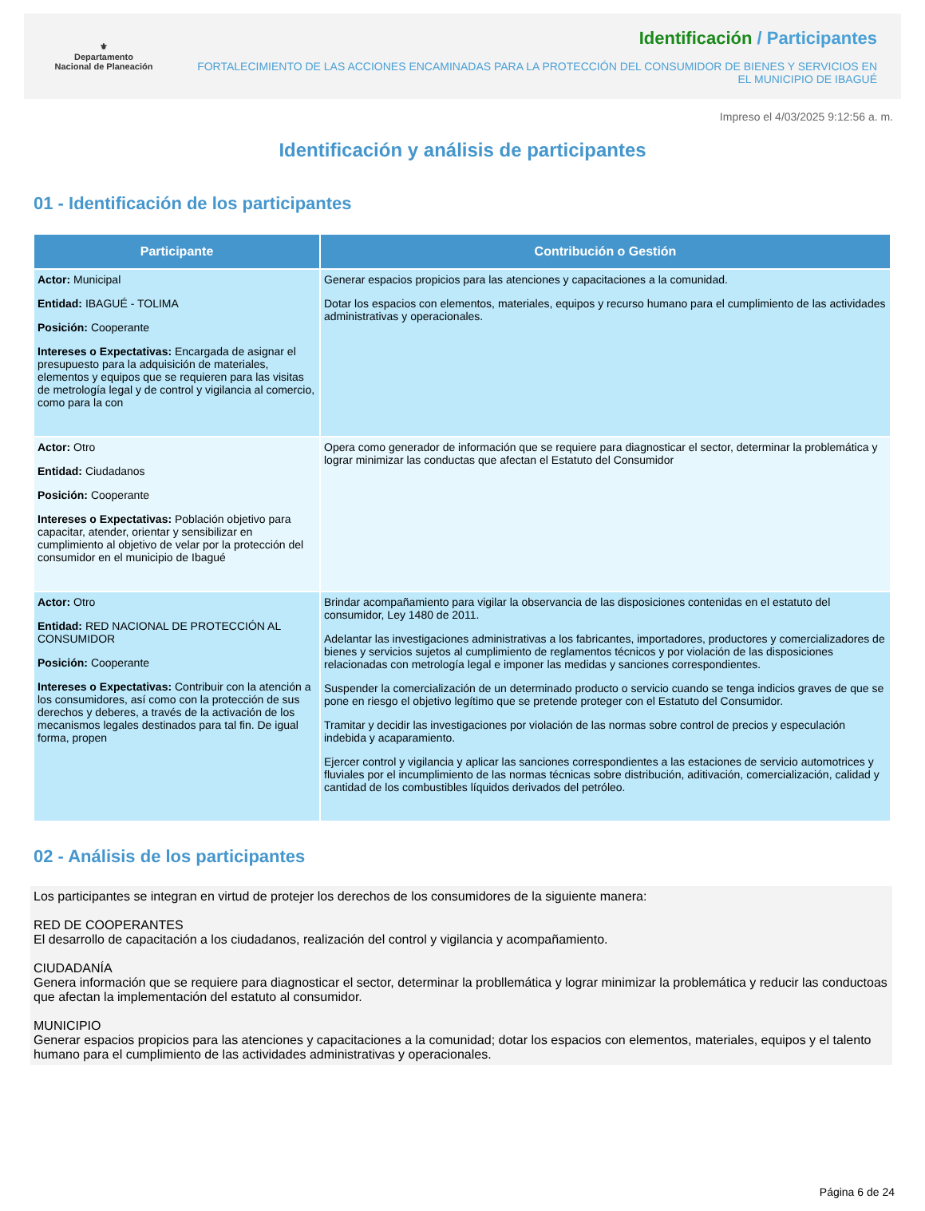⚜
Departamento
Nacional de Planeación
Identificación / Participantes
FORTALECIMIENTO DE LAS ACCIONES ENCAMINADAS PARA LA PROTECCIÓN DEL CONSUMIDOR DE BIENES Y SERVICIOS EN EL MUNICIPIO DE IBAGUÉ
Impreso el 4/03/2025 9:12:56 a. m.
Identificación y análisis de participantes
01 - Identificación de los participantes
| Participante | Contribución o Gestión |
| --- | --- |
| Actor: Municipal Entidad: IBAGUÉ - TOLIMA Posición: Cooperante Intereses o Expectativas: Encargada de asignar el presupuesto para la adquisición de materiales, elementos y equipos que se requieren para las visitas de metrología legal y de control y vigilancia al comercio, como para la con | Generar espacios propicios para las atenciones y capacitaciones a la comunidad. Dotar los espacios con elementos, materiales, equipos y recurso humano para el cumplimiento de las actividades administrativas y operacionales. |
| Actor: Otro Entidad: Ciudadanos Posición: Cooperante Intereses o Expectativas: Población objetivo para capacitar, atender, orientar y sensibilizar en cumplimiento al objetivo de velar por la protección del consumidor en el municipio de Ibagué | Opera como generador de información que se requiere para diagnosticar el sector, determinar la problemática y lograr minimizar las conductas que afectan el Estatuto del Consumidor |
| Actor: Otro Entidad: RED NACIONAL DE PROTECCIÓN AL CONSUMIDOR Posición: Cooperante Intereses o Expectativas: Contribuir con la atención a los consumidores, así como con la protección de sus derechos y deberes, a través de la activación de los mecanismos legales destinados para tal fin. De igual forma, propen | Brindar acompañamiento para vigilar la observancia de las disposiciones contenidas en el estatuto del consumidor, Ley 1480 de 2011. Adelantar las investigaciones administrativas a los fabricantes, importadores, productores y comercializadores de bienes y servicios sujetos al cumplimiento de reglamentos técnicos y por violación de las disposiciones relacionadas con metrología legal e imponer las medidas y sanciones correspondientes. Suspender la comercialización de un determinado producto o servicio cuando se tenga indicios graves de que se pone en riesgo el objetivo legítimo que se pretende proteger con el Estatuto del Consumidor. Tramitar y decidir las investigaciones por violación de las normas sobre control de precios y especulación indebida y acaparamiento. Ejercer control y vigilancia y aplicar las sanciones correspondientes a las estaciones de servicio automotrices y fluviales por el incumplimiento de las normas técnicas sobre distribución, aditivación, comercialización, calidad y cantidad de los combustibles líquidos derivados del petróleo. |
02 - Análisis de los participantes
Los participantes se integran en virtud de protejer los derechos de los consumidores de la siguiente manera:
RED DE COOPERANTES
El desarrollo de capacitación a los ciudadanos, realización del control y vigilancia y acompañamiento.
CIUDADANÍA
Genera información que se requiere para diagnosticar el sector, determinar la probllemática y lograr minimizar la problemática y reducir las conductoas que afectan la implementación del estatuto al consumidor.
MUNICIPIO
Generar espacios propicios para las atenciones y capacitaciones a la comunidad; dotar los espacios con elementos, materiales, equipos y el talento humano para el cumplimiento de las actividades administrativas y operacionales.
Página 6 de 24